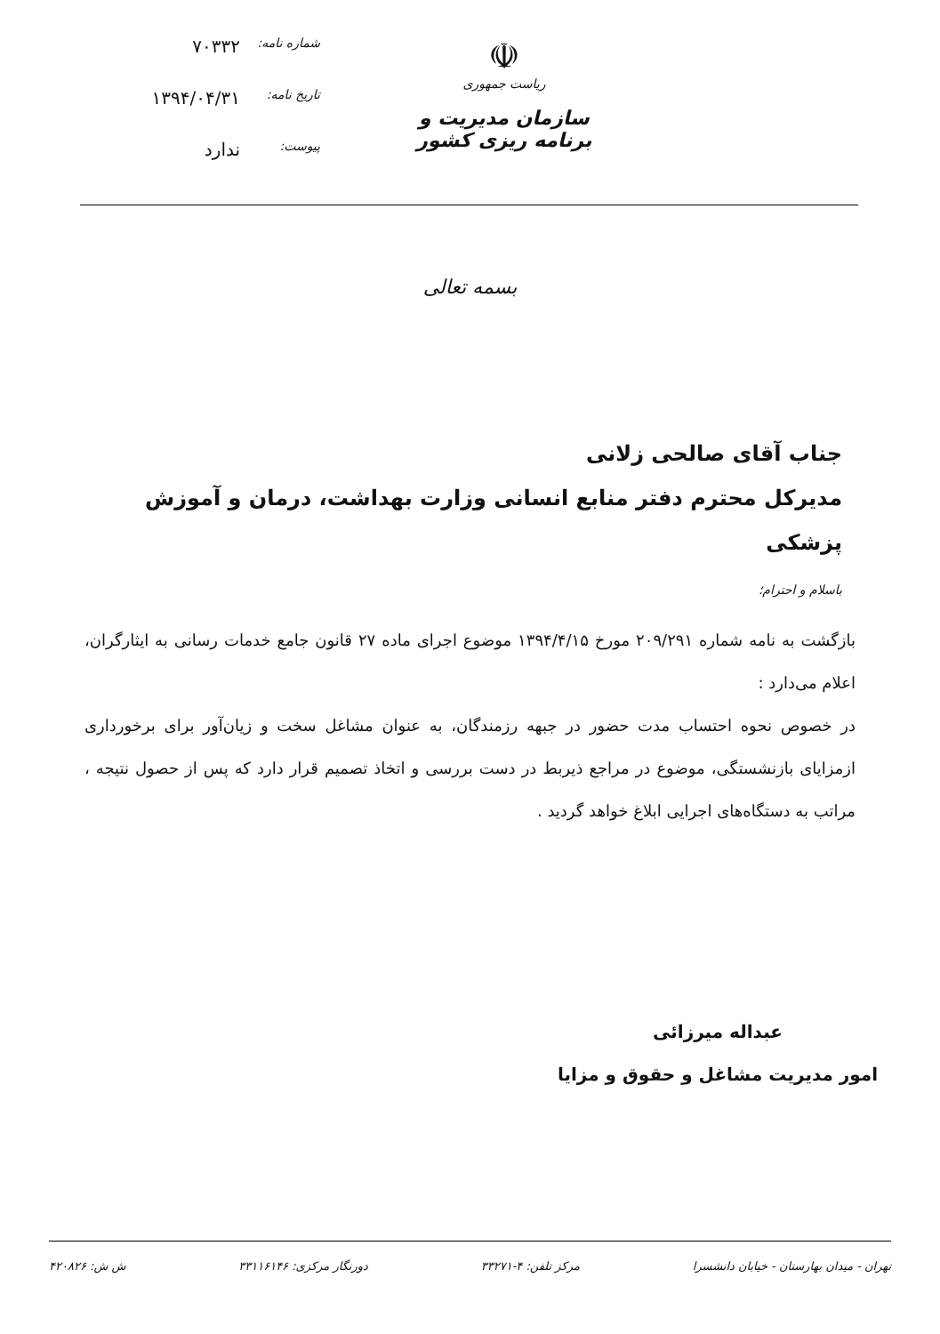☫
ریاست جمهوری
سازمان مدیریت و برنامه ریزی کشور
شماره نامه: ۷۰۳۳۲
تاریخ نامه: ۱۳۹۴/۰۴/۳۱
پیوست: ندارد
بسمه تعالی
جناب آقای صالحی زلانی
مدیرکل محترم دفتر منابع انسانی وزارت بهداشت، درمان و آموزش پزشکی
باسلام و احترام؛
بازگشت به نامه شماره ۲۰۹/۲۹۱ مورخ ۱۳۹۴/۴/۱۵ موضوع اجرای ماده ۲۷ قانون جامع خدمات رسانی به ایثارگران، اعلام می‌دارد :
در خصوص نحوه احتساب مدت حضور در جبهه رزمندگان، به عنوان مشاغل سخت و زیان‌آور برای برخورداری ازمزایای بازنشستگی، موضوع در مراجع ذیربط در دست بررسی و اتخاذ تصمیم قرار دارد که پس از حصول نتیجه ، مراتب به دستگاه‌های اجرایی ابلاغ خواهد گردید .
عبداله میرزائی
امور مدیریت مشاغل و حقوق و مزایا
تهران - میدان بهارستان - خیابان دانشسرا مرکز تلفن: ۴-۳۳۲۷۱ دورنگار مرکزی: ۳۳۱۱۶۱۴۶ ش ش: ۴۲۰۸۲۶